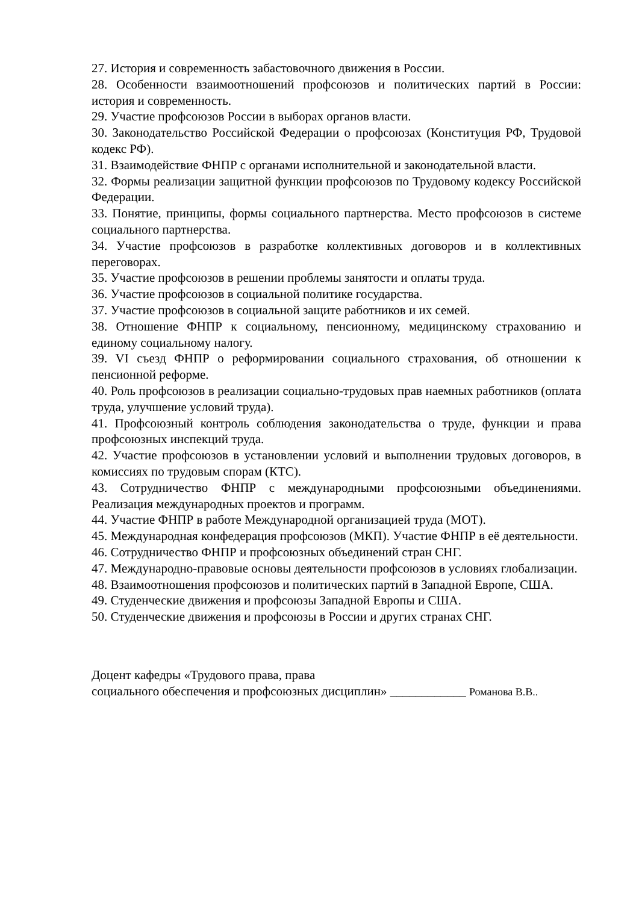27. История и современность забастовочного движения в России.
28. Особенности взаимоотношений профсоюзов и политических партий в России: история и современность.
29. Участие профсоюзов России в выборах органов власти.
30. Законодательство Российской Федерации о профсоюзах (Конституция РФ, Трудовой кодекс РФ).
31. Взаимодействие ФНПР с органами исполнительной и законодательной власти.
32. Формы реализации защитной функции профсоюзов по Трудовому кодексу Российской Федерации.
33. Понятие, принципы, формы социального партнерства. Место профсоюзов в системе социального партнерства.
34. Участие профсоюзов в разработке коллективных договоров и в коллективных переговорах.
35. Участие профсоюзов в решении проблемы занятости и оплаты труда.
36. Участие профсоюзов в социальной политике государства.
37. Участие профсоюзов в социальной защите работников и их семей.
38. Отношение ФНПР к социальному, пенсионному, медицинскому страхованию и единому социальному налогу.
39. VI съезд ФНПР о реформировании социального страхования, об отношении к пенсионной реформе.
40. Роль профсоюзов в реализации социально-трудовых прав наемных работников (оплата труда, улучшение условий труда).
41. Профсоюзный контроль соблюдения законодательства о труде, функции и права профсоюзных инспекций труда.
42. Участие профсоюзов в установлении условий и выполнении трудовых договоров, в комиссиях по трудовым спорам (КТС).
43. Сотрудничество ФНПР с международными профсоюзными объединениями. Реализация международных проектов и программ.
44. Участие ФНПР в работе Международной организацией труда (МОТ).
45. Международная конфедерация профсоюзов (МКП). Участие ФНПР в её деятельности.
46. Сотрудничество ФНПР и профсоюзных объединений стран СНГ.
47. Международно-правовые основы деятельности профсоюзов в условиях глобализации.
48. Взаимоотношения профсоюзов и политических партий в Западной Европе, США.
49. Студенческие движения и профсоюзы Западной Европы и США.
50. Студенческие движения и профсоюзы в России и других странах СНГ.
Доцент кафедры «Трудового права, права
социального обеспечения и профсоюзных дисциплин» ____________ Романова В.В..